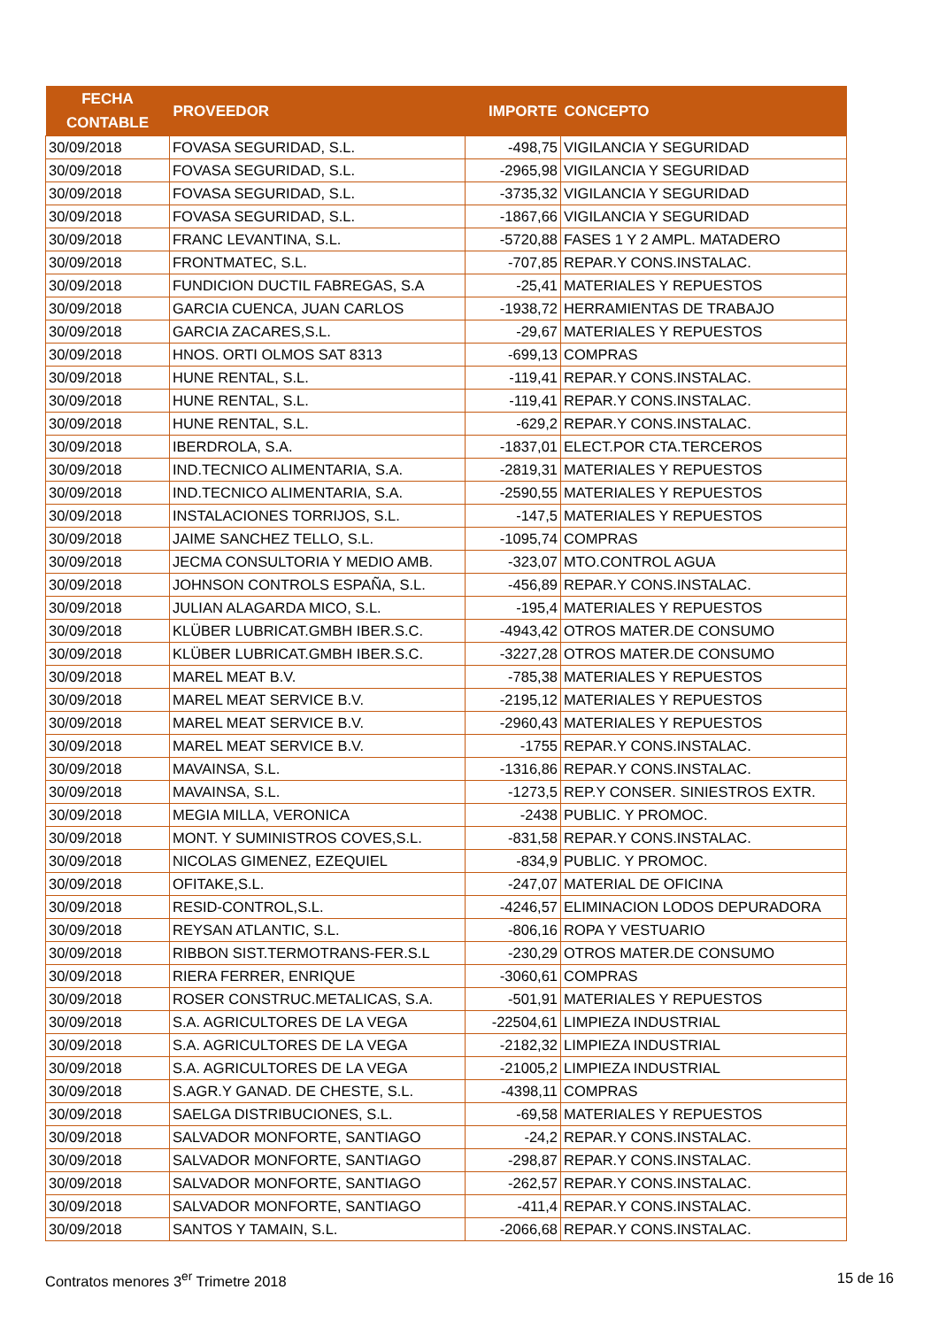| FECHA CONTABLE | PROVEEDOR | IMPORTE | CONCEPTO |
| --- | --- | --- | --- |
| 30/09/2018 | FOVASA SEGURIDAD, S.L. | -498,75 | VIGILANCIA Y SEGURIDAD |
| 30/09/2018 | FOVASA SEGURIDAD, S.L. | -2965,98 | VIGILANCIA Y SEGURIDAD |
| 30/09/2018 | FOVASA SEGURIDAD, S.L. | -3735,32 | VIGILANCIA Y SEGURIDAD |
| 30/09/2018 | FOVASA SEGURIDAD, S.L. | -1867,66 | VIGILANCIA Y SEGURIDAD |
| 30/09/2018 | FRANC LEVANTINA, S.L. | -5720,88 | FASES 1 Y 2 AMPL. MATADERO |
| 30/09/2018 | FRONTMATEC, S.L. | -707,85 | REPAR.Y CONS.INSTALAC. |
| 30/09/2018 | FUNDICION DUCTIL FABREGAS, S.A | -25,41 | MATERIALES Y REPUESTOS |
| 30/09/2018 | GARCIA CUENCA, JUAN CARLOS | -1938,72 | HERRAMIENTAS DE TRABAJO |
| 30/09/2018 | GARCIA ZACARES,S.L. | -29,67 | MATERIALES Y REPUESTOS |
| 30/09/2018 | HNOS. ORTI OLMOS SAT 8313 | -699,13 | COMPRAS |
| 30/09/2018 | HUNE RENTAL, S.L. | -119,41 | REPAR.Y CONS.INSTALAC. |
| 30/09/2018 | HUNE RENTAL, S.L. | -119,41 | REPAR.Y CONS.INSTALAC. |
| 30/09/2018 | HUNE RENTAL, S.L. | -629,2 | REPAR.Y CONS.INSTALAC. |
| 30/09/2018 | IBERDROLA, S.A. | -1837,01 | ELECT.POR CTA.TERCEROS |
| 30/09/2018 | IND.TECNICO ALIMENTARIA, S.A. | -2819,31 | MATERIALES Y REPUESTOS |
| 30/09/2018 | IND.TECNICO ALIMENTARIA, S.A. | -2590,55 | MATERIALES Y REPUESTOS |
| 30/09/2018 | INSTALACIONES TORRIJOS, S.L. | -147,5 | MATERIALES Y REPUESTOS |
| 30/09/2018 | JAIME SANCHEZ TELLO, S.L. | -1095,74 | COMPRAS |
| 30/09/2018 | JECMA CONSULTORIA Y MEDIO AMB. | -323,07 | MTO.CONTROL AGUA |
| 30/09/2018 | JOHNSON CONTROLS ESPAÑA, S.L. | -456,89 | REPAR.Y CONS.INSTALAC. |
| 30/09/2018 | JULIAN ALAGARDA MICO, S.L. | -195,4 | MATERIALES Y REPUESTOS |
| 30/09/2018 | KLÜBER LUBRICAT.GMBH IBER.S.C. | -4943,42 | OTROS MATER.DE CONSUMO |
| 30/09/2018 | KLÜBER LUBRICAT.GMBH IBER.S.C. | -3227,28 | OTROS MATER.DE CONSUMO |
| 30/09/2018 | MAREL MEAT B.V. | -785,38 | MATERIALES Y REPUESTOS |
| 30/09/2018 | MAREL MEAT SERVICE B.V. | -2195,12 | MATERIALES Y REPUESTOS |
| 30/09/2018 | MAREL MEAT SERVICE B.V. | -2960,43 | MATERIALES Y REPUESTOS |
| 30/09/2018 | MAREL MEAT SERVICE B.V. | -1755 | REPAR.Y CONS.INSTALAC. |
| 30/09/2018 | MAVAINSA, S.L. | -1316,86 | REPAR.Y CONS.INSTALAC. |
| 30/09/2018 | MAVAINSA, S.L. | -1273,5 | REP.Y CONSER. SINIESTROS EXTR. |
| 30/09/2018 | MEGIA MILLA, VERONICA | -2438 | PUBLIC. Y PROMOC. |
| 30/09/2018 | MONT. Y SUMINISTROS COVES,S.L. | -831,58 | REPAR.Y CONS.INSTALAC. |
| 30/09/2018 | NICOLAS GIMENEZ, EZEQUIEL | -834,9 | PUBLIC. Y PROMOC. |
| 30/09/2018 | OFITAKE,S.L. | -247,07 | MATERIAL DE OFICINA |
| 30/09/2018 | RESID-CONTROL,S.L. | -4246,57 | ELIMINACION LODOS DEPURADORA |
| 30/09/2018 | REYSAN ATLANTIC, S.L. | -806,16 | ROPA Y VESTUARIO |
| 30/09/2018 | RIBBON SIST.TERMOTRANS-FER.S.L | -230,29 | OTROS MATER.DE CONSUMO |
| 30/09/2018 | RIERA FERRER, ENRIQUE | -3060,61 | COMPRAS |
| 30/09/2018 | ROSER CONSTRUC.METALICAS, S.A. | -501,91 | MATERIALES Y REPUESTOS |
| 30/09/2018 | S.A. AGRICULTORES DE LA VEGA | -22504,61 | LIMPIEZA INDUSTRIAL |
| 30/09/2018 | S.A. AGRICULTORES DE LA VEGA | -2182,32 | LIMPIEZA INDUSTRIAL |
| 30/09/2018 | S.A. AGRICULTORES DE LA VEGA | -21005,2 | LIMPIEZA INDUSTRIAL |
| 30/09/2018 | S.AGR.Y GANAD. DE CHESTE, S.L. | -4398,11 | COMPRAS |
| 30/09/2018 | SAELGA DISTRIBUCIONES, S.L. | -69,58 | MATERIALES Y REPUESTOS |
| 30/09/2018 | SALVADOR MONFORTE, SANTIAGO | -24,2 | REPAR.Y CONS.INSTALAC. |
| 30/09/2018 | SALVADOR MONFORTE, SANTIAGO | -298,87 | REPAR.Y CONS.INSTALAC. |
| 30/09/2018 | SALVADOR MONFORTE, SANTIAGO | -262,57 | REPAR.Y CONS.INSTALAC. |
| 30/09/2018 | SALVADOR MONFORTE, SANTIAGO | -411,4 | REPAR.Y CONS.INSTALAC. |
| 30/09/2018 | SANTOS Y TAMAIN, S.L. | -2066,68 | REPAR.Y CONS.INSTALAC. |
Contratos menores 3<sup>er</sup> Trimetre 2018 15 de 16